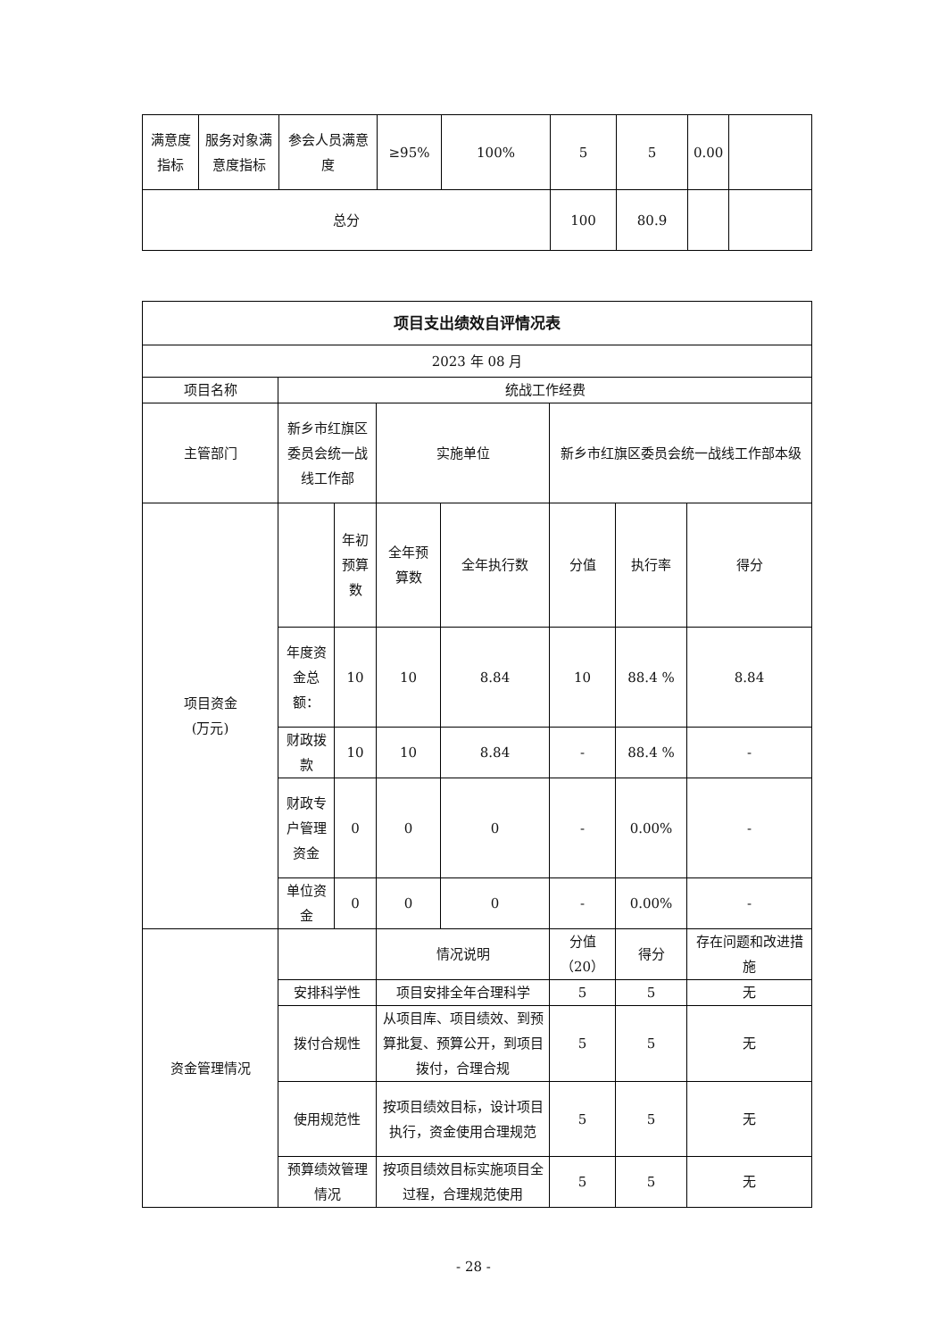| 满意度指标 | 服务对象满意度指标 | 参会人员满意度 | ≥95% | 100% | 5 | 5 | 0.00 | |
| 总分 | | | | | 100 | 80.9 | | |
| 项目支出绩效自评情况表 | | | | | | | |
| --- | --- | --- | --- | --- | --- | --- | --- |
| 2023 年 08 月 | | | | | | | |
| 项目名称 | 统战工作经费 | | | | | | |
| 主管部门 | 新乡市红旗区委员会统一战线工作部 | | 实施单位 | | 新乡市红旗区委员会统一战线工作部本级 | | |
| 项目资金 (万元) | | 年初预算数 | 全年预算数 | 全年执行数 | 分值 | 执行率 | 得分 |
| | 年度资金总额： | 10 | 10 | 8.84 | 10 | 88.4 % | 8.84 |
| | 财政拨款 | 10 | 10 | 8.84 | - | 88.4 % | - |
| | 财政专户管理资金 | 0 | 0 | 0 | - | 0.00% | - |
| | 单位资金 | 0 | 0 | 0 | - | 0.00% | - |
| 资金管理情况 | | | 情况说明 | | 分值（20） | 得分 | 存在问题和改进措施 |
| | 安排科学性 | | 项目安排全年合理科学 | | 5 | 5 | 无 |
| | 拨付合规性 | | 从项目库、项目绩效、到预算批复、预算公开，到项目拨付，合理合规 | | 5 | 5 | 无 |
| | 使用规范性 | | 按项目绩效目标，设计项目执行，资金使用合理规范 | | 5 | 5 | 无 |
| | 预算绩效管理情况 | | 按项目绩效目标实施项目全过程，合理规范使用 | | 5 | 5 | 无 |
- 28 -